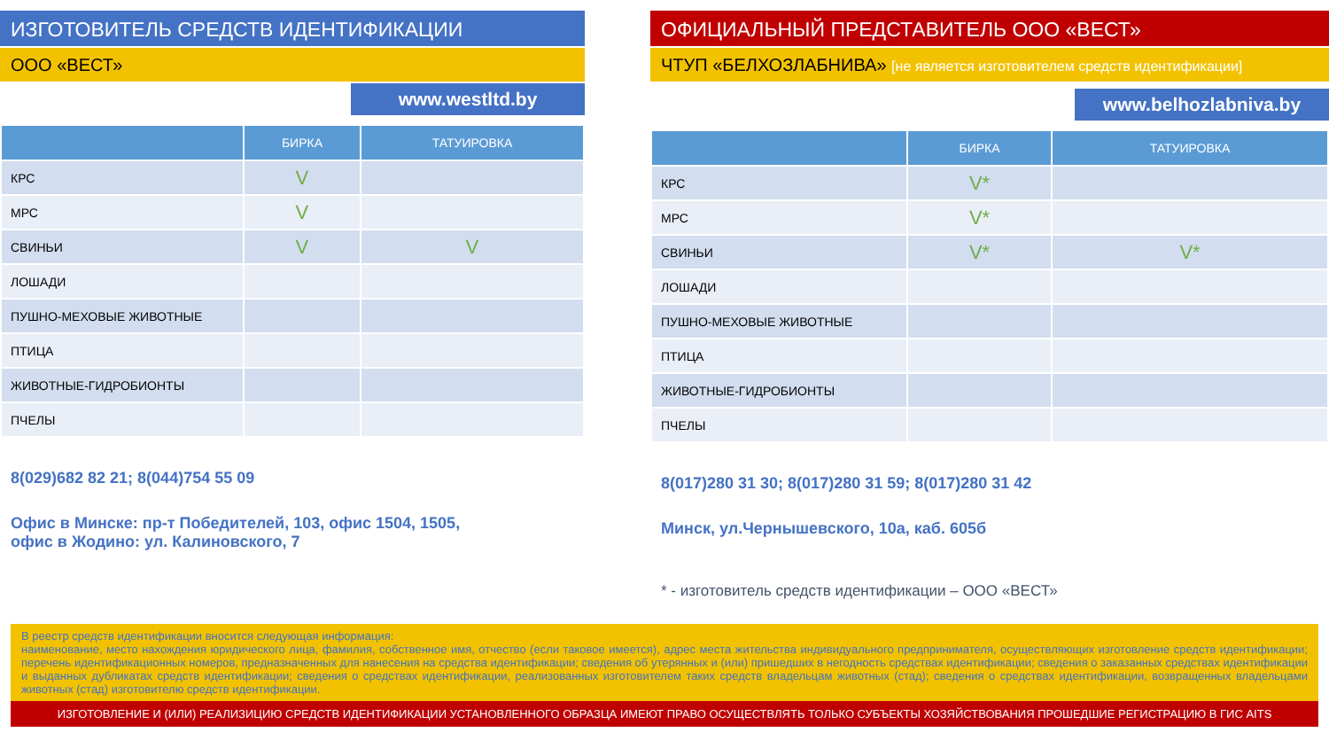ИЗГОТОВИТЕЛЬ СРЕДСТВ ИДЕНТИФИКАЦИИ
ООО «ВЕСТ»
www.westltd.by
| | БИРКА | ТАТУИРОВКА |
| --- | --- | --- |
| КРС | V | |
| МРС | V | |
| СВИНЬИ | V | V |
| ЛОШАДИ | | |
| ПУШНО-МЕХОВЫЕ ЖИВОТНЫЕ | | |
| ПТИЦА | | |
| ЖИВОТНЫЕ-ГИДРОБИОНТЫ | | |
| ПЧЕЛЫ | | |
8(029)682 82 21; 8(044)754 55 09
Офис в Минске: пр-т Победителей, 103, офис 1504, 1505,
офис в Жодино: ул. Калиновского, 7
ОФИЦИАЛЬНЫЙ ПРЕДСТАВИТЕЛЬ ООО «ВЕСТ»
ЧТУП «БЕЛХОЗЛАБНИВА» [не является изготовителем средств идентификации]
www.belhozlabniva.by
| | БИРКА | ТАТУИРОВКА |
| --- | --- | --- |
| КРС | V* | |
| МРС | V* | |
| СВИНЬИ | V* | V* |
| ЛОШАДИ | | |
| ПУШНО-МЕХОВЫЕ ЖИВОТНЫЕ | | |
| ПТИЦА | | |
| ЖИВОТНЫЕ-ГИДРОБИОНТЫ | | |
| ПЧЕЛЫ | | |
8(017)280 31 30; 8(017)280 31 59; 8(017)280 31 42
Минск, ул.Чернышевского, 10а, каб. 605б
* - изготовитель средств идентификации – ООО «ВЕСТ»
В реестр средств идентификации вносится следующая информация:
наименование, место нахождения юридического лица, фамилия, собственное имя, отчество (если таковое имеется), адрес места жительства индивидуального предпринимателя, осуществляющих изготовление средств идентификации; перечень идентификационных номеров, предназначенных для нанесения на средства идентификации; сведения об утерянных и (или) пришедших в негодность средствах идентификации; сведения о заказанных средствах идентификации и выданных дубликатах средств идентификации; сведения о средствах идентификации, реализованных изготовителем таких средств владельцам животных (стад); сведения о средствах идентификации, возвращенных владельцами животных (стад) изготовителю средств идентификации.
ИЗГОТОВЛЕНИЕ И (ИЛИ) РЕАЛИЗИЦИЮ СРЕДСТВ ИДЕНТИФИКАЦИИ УСТАНОВЛЕННОГО ОБРАЗЦА ИМЕЮТ ПРАВО ОСУЩЕСТВЛЯТЬ ТОЛЬКО СУБЪЕКТЫ ХОЗЯЙСТВОВАНИЯ ПРОШЕДШИЕ РЕГИСТРАЦИЮ В ГИС AITS